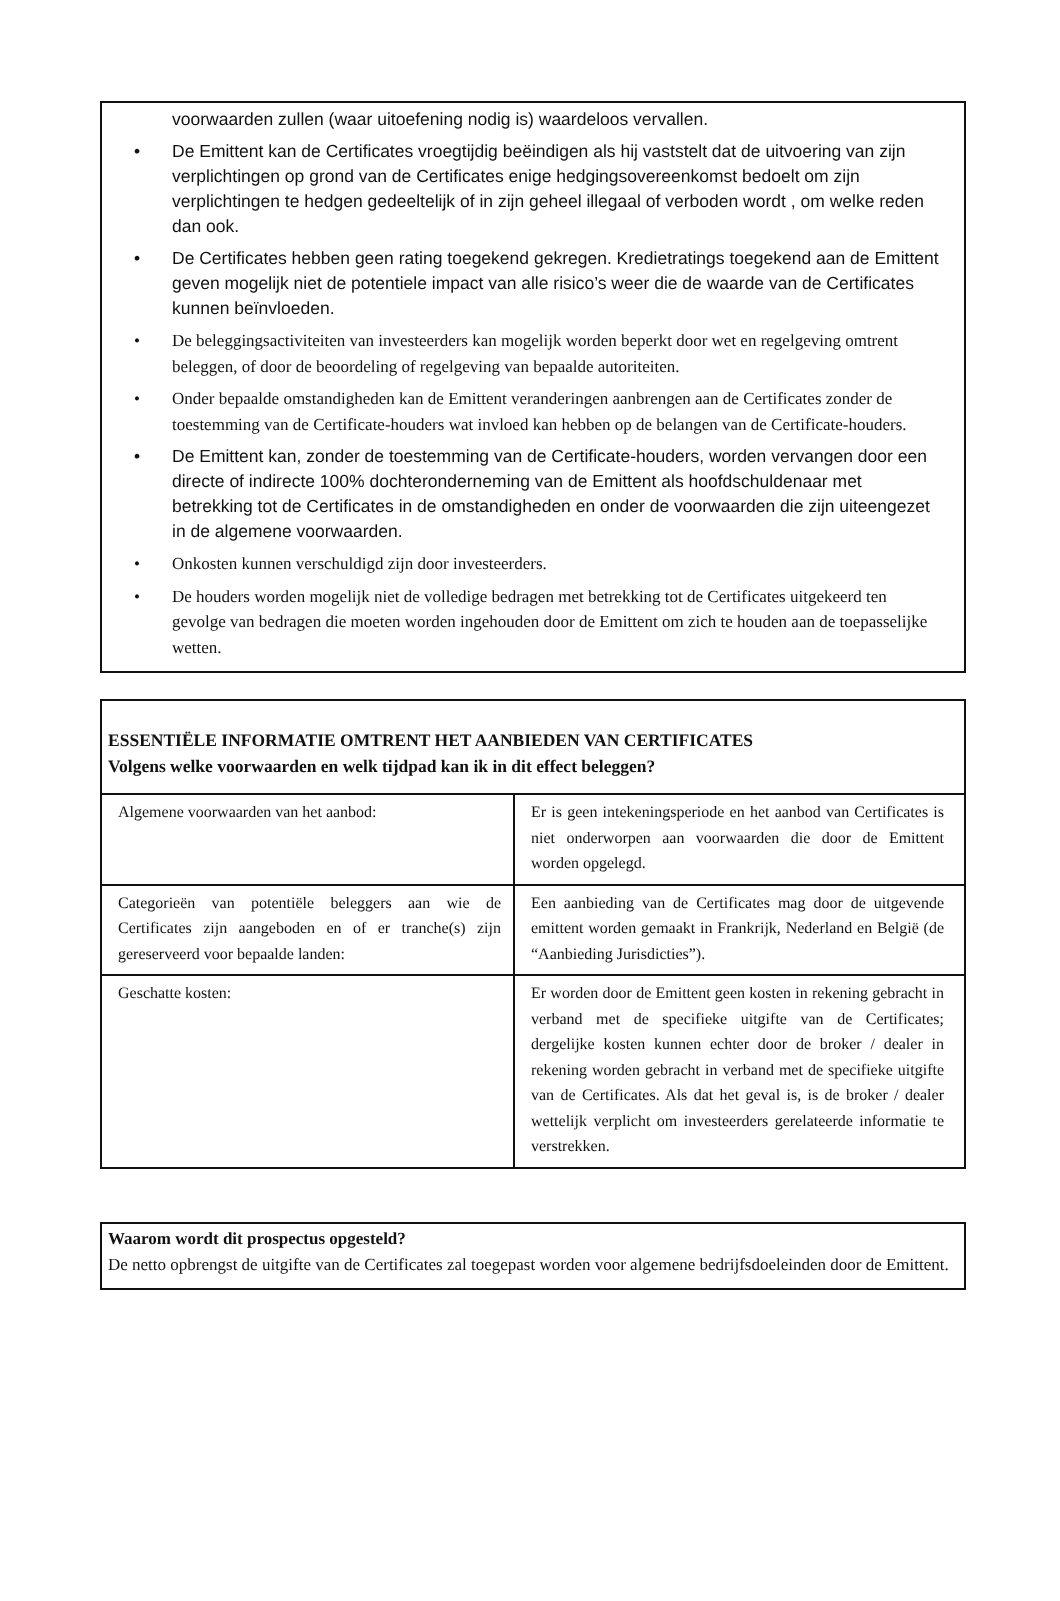voorwaarden zullen (waar uitoefening nodig is) waardeloos vervallen.
• De Emittent kan de Certificates vroegtijdig beëindigen als hij vaststelt dat de uitvoering van zijn verplichtingen op grond van de Certificates enige hedgingsovereenkomst bedoelt om zijn verplichtingen te hedgen gedeeltelijk of in zijn geheel illegaal of verboden wordt , om welke reden dan ook.
• De Certificates hebben geen rating toegekend gekregen. Kredietratings toegekend aan de Emittent geven mogelijk niet de potentiele impact van alle risico’s weer die de waarde van de Certificates kunnen beïnvloeden.
• De beleggingsactiviteiten van investeerders kan mogelijk worden beperkt door wet en regelgeving omtrent beleggen, of door de beoordeling of regelgeving van bepaalde autoriteiten.
• Onder bepaalde omstandigheden kan de Emittent veranderingen aanbrengen aan de Certificates zonder de toestemming van de Certificate-houders wat invloed kan hebben op de belangen van de Certificate-houders.
• De Emittent kan, zonder de toestemming van de Certificate-houders, worden vervangen door een directe of indirecte 100% dochteronderneming van de Emittent als hoofdschuldenaar met betrekking tot de Certificates in de omstandigheden en onder de voorwaarden die zijn uiteengezet in de algemene voorwaarden.
• Onkosten kunnen verschuldigd zijn door investeerders.
• De houders worden mogelijk niet de volledige bedragen met betrekking tot de Certificates uitgekeerd ten gevolge van bedragen die moeten worden ingehouden door de Emittent om zich te houden aan de toepasselijke wetten.
ESSENTIËLE INFORMATIE OMTRENT HET AANBIEDEN VAN CERTIFICATES
Volgens welke voorwaarden en welk tijdpad kan ik in dit effect beleggen?
| Algemene voorwaarden van het aanbod: | Er is geen intekeningsperiode en het aanbod van Certificates is niet onderworpen aan voorwaarden die door de Emittent worden opgelegd. |
| Categorieën van potentiële beleggers aan wie de Certificates zijn aangeboden en of er tranche(s) zijn gereserveerd voor bepaalde landen: | Een aanbieding van de Certificates mag door de uitgevende emittent worden gemaakt in Frankrijk, Nederland en België (de “Aanbieding Jurisdicties”). |
| Geschatte kosten: | Er worden door de Emittent geen kosten in rekening gebracht in verband met de specifieke uitgifte van de Certificates; dergelijke kosten kunnen echter door de broker / dealer in rekening worden gebracht in verband met de specifieke uitgifte van de Certificates. Als dat het geval is, is de broker / dealer wettelijk verplicht om investeerders gerelateerde informatie te verstrekken. |
Waarom wordt dit prospectus opgesteld?
De netto opbrengst de uitgifte van de Certificates zal toegepast worden voor algemene bedrijfsdoeleinden door de Emittent.